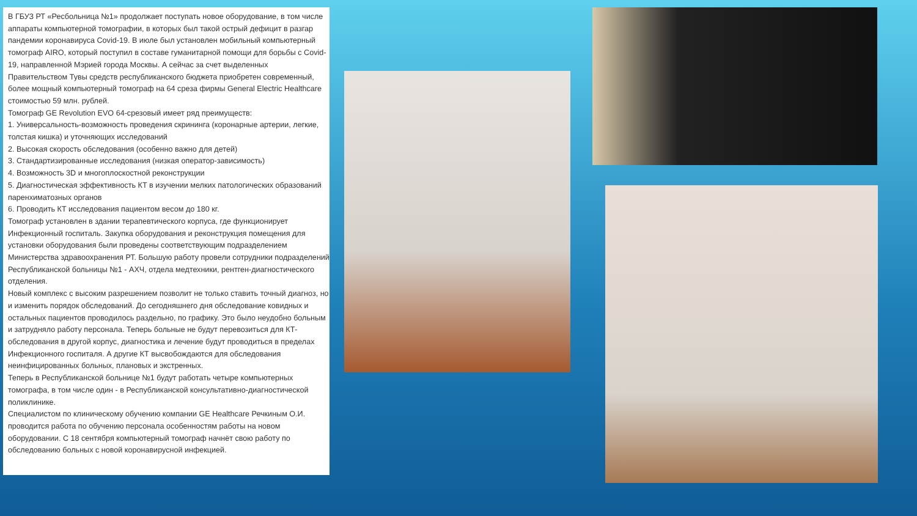В ГБУЗ РТ «Ресбольница №1» продолжает поступать новое оборудование, в том числе аппараты компьютерной томографии, в которых был такой острый дефицит в разгар пандемии коронавируса Covid-19. В июле был установлен мобильный компьютерный томограф AIRO, который поступил в составе гуманитарной помощи для борьбы с Covid-19, направленной Мэрией города Москвы. А сейчас за счет выделенных Правительством Тувы средств республиканского бюджета приобретен современный, более мощный компьютерный томограф на 64 среза фирмы General Electric Healthcare стоимостью 59 млн. рублей.
Томограф GE Revolution EVO 64-срезовый имеет ряд преимуществ:
1. Универсальность-возможность проведения скрининга (коронарные артерии, легкие, толстая кишка) и уточняющих исследований
2. Высокая скорость обследования (особенно важно для детей)
3. Стандартизированные исследования (низкая оператор-зависимость)
4. Возможность 3D и многоплоскостной реконструкции
5. Диагностическая эффективность КТ в изучении мелких патологических образований паренхиматозных органов
6. Проводить КТ исследования пациентом весом до 180 кг.
Томограф установлен в здании терапевтического корпуса, где функционирует Инфекционный госпиталь. Закупка оборудования и реконструкция помещения для установки оборудования были проведены соответствующим подразделением Министерства здравоохранения РТ. Большую работу провели сотрудники подразделений Республиканской больницы №1 - АХЧ, отдела медтехники, рентген-диагностического отделения.
Новый комплекс с высоким разрешением позволит не только ставить точный диагноз, но и изменить порядок обследований. До сегодняшнего дня обследование ковидных и остальных пациентов проводилось раздельно, по графику. Это было неудобно больным и затрудняло работу персонала. Теперь больные не будут перевозиться для КТ-обследования в другой корпус, диагностика и лечение будут проводиться в пределах Инфекционного госпиталя. А другие КТ высвобождаются для обследования неинфицированных больных, плановых и экстренных.
Теперь в Республиканской больнице №1 будут работать четыре компьютерных томографа, в том числе один - в Республиканской консультативно-диагностической поликлинике.
Специалистом по клиническому обучению компании GE Healthcare Речкиным О.И. проводится работа по обучению персонала особенностям работы на новом оборудовании. С 18 сентября компьютерный томограф начнёт свою работу по обследованию больных с новой коронавирусной инфекцией.